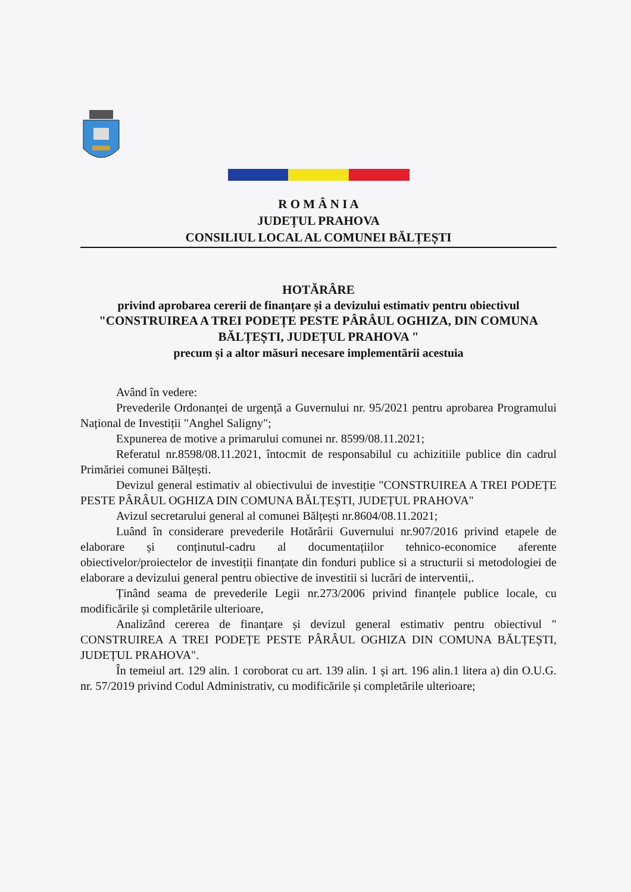R O M Â N I A
JUDEȚUL PRAHOVA
CONSILIUL LOCAL AL COMUNEI BĂLȚEȘTI
HOTĂRÂRE
privind aprobarea cererii de finanțare și a devizului estimativ pentru obiectivul
"CONSTRUIREA A TREI PODEȚE PESTE PÂRÂUL OGHIZA, DIN COMUNA BĂLȚEȘTI, JUDEȚUL PRAHOVA "
precum și a altor măsuri necesare implementării acestuia
Având în vedere:
Prevederile Ordonanței de urgență a Guvernului nr. 95/2021 pentru aprobarea Programului Național de Investiții "Anghel Saligny";
Expunerea de motive a primarului comunei nr. 8599/08.11.2021;
Referatul nr.8598/08.11.2021, întocmit de responsabilul cu achizitiile publice din cadrul Primăriei comunei Bălțești.
Devizul general estimativ al obiectivului de investiție "CONSTRUIREA A TREI PODEȚE PESTE PÂRÂUL OGHIZA DIN COMUNA BĂLȚEȘTI, JUDEȚUL PRAHOVA"
Avizul secretarului general al comunei Bălțești nr.8604/08.11.2021;
Luând în considerare prevederile Hotărârii Guvernului nr.907/2016 privind etapele de elaborare și conținutul-cadru al documentațiilor tehnico-economice aferente obiectivelor/proiectelor de investiții finanțate din fonduri publice si a structurii si metodologiei de elaborare a devizului general pentru obiective de investitii si lucrări de interventii,.
Ținând seama de prevederile Legii nr.273/2006 privind finanțele publice locale, cu modificările și completările ulterioare,
Analizând cererea de finanțare și devizul general estimativ pentru obiectivul " CONSTRUIREA A TREI PODEȚE PESTE PÂRÂUL OGHIZA DIN COMUNA BĂLȚEȘTI, JUDEȚUL PRAHOVA".
În temeiul art. 129 alin. 1 coroborat cu art. 139 alin. 1 și art. 196 alin.1 litera a) din O.U.G. nr. 57/2019 privind Codul Administrativ, cu modificările și completările ulterioare;